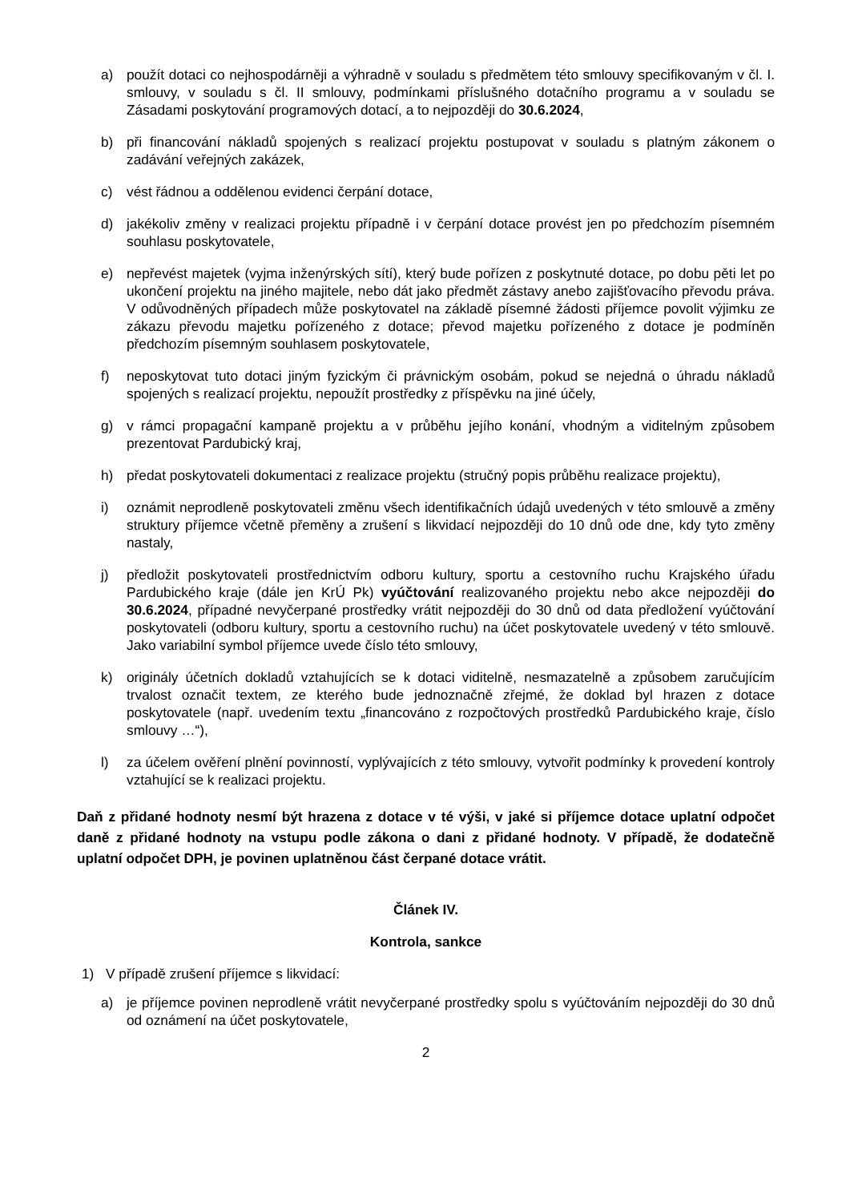a) použít dotaci co nejhospodárněji a výhradně v souladu s předmětem této smlouvy specifikovaným v čl. I. smlouvy, v souladu s čl. II smlouvy, podmínkami příslušného dotačního programu a v souladu se Zásadami poskytování programových dotací, a to nejpozději do 30.6.2024,
b) při financování nákladů spojených s realizací projektu postupovat v souladu s platným zákonem o zadávání veřejných zakázek,
c) vést řádnou a oddělenou evidenci čerpání dotace,
d) jakékoliv změny v realizaci projektu případně i v čerpání dotace provést jen po předchozím písemném souhlasu poskytovatele,
e) nepřevést majetek (vyjma inženýrských sítí), který bude pořízen z poskytnuté dotace, po dobu pěti let po ukončení projektu na jiného majitele, nebo dát jako předmět zástavy anebo zajišťovacího převodu práva. V odůvodněných případech může poskytovatel na základě písemné žádosti příjemce povolit výjimku ze zákazu převodu majetku pořízeného z dotace; převod majetku pořízeného z dotace je podmíněn předchozím písemným souhlasem poskytovatele,
f) neposkytovat tuto dotaci jiným fyzickým či právnickým osobám, pokud se nejedná o úhradu nákladů spojených s realizací projektu, nepoužít prostředky z příspěvku na jiné účely,
g) v rámci propagační kampaně projektu a v průběhu jejího konání, vhodným a viditelným způsobem prezentovat Pardubický kraj,
h) předat poskytovateli dokumentaci z realizace projektu (stručný popis průběhu realizace projektu),
i) oznámit neprodleně poskytovateli změnu všech identifikačních údajů uvedených v této smlouvě a změny struktury příjemce včetně přeměny a zrušení s likvidací nejpozději do 10 dnů ode dne, kdy tyto změny nastaly,
j) předložit poskytovateli prostřednictvím odboru kultury, sportu a cestovního ruchu Krajského úřadu Pardubického kraje (dále jen KrÚ Pk) vyúčtování realizovaného projektu nebo akce nejpozději do 30.6.2024, případné nevyčerpané prostředky vrátit nejpozději do 30 dnů od data předložení vyúčtování poskytovateli (odboru kultury, sportu a cestovního ruchu) na účet poskytovatele uvedený v této smlouvě. Jako variabilní symbol příjemce uvede číslo této smlouvy,
k) originály účetních dokladů vztahujících se k dotaci viditelně, nesmazatelně a způsobem zaručujícím trvalost označit textem, ze kterého bude jednoznačně zřejmé, že doklad byl hrazen z dotace poskytovatele (např. uvedením textu „financováno z rozpočtových prostředků Pardubického kraje, číslo smlouvy …“),
l) za účelem ověření plnění povinností, vyplývajících z této smlouvy, vytvořit podmínky k provedení kontroly vztahující se k realizaci projektu.
Daň z přidané hodnoty nesmí být hrazena z dotace v té výši, v jaké si příjemce dotace uplatní odpočet daně z přidané hodnoty na vstupu podle zákona o dani z přidané hodnoty. V případě, že dodatečně uplatní odpočet DPH, je povinen uplatněnou část čerpané dotace vrátit.
Článek IV.
Kontrola, sankce
1) V případě zrušení příjemce s likvidací:
a) je příjemce povinen neprodleně vrátit nevyčerpané prostředky spolu s vyúčtováním nejpozději do 30 dnů od oznámení na účet poskytovatele,
2